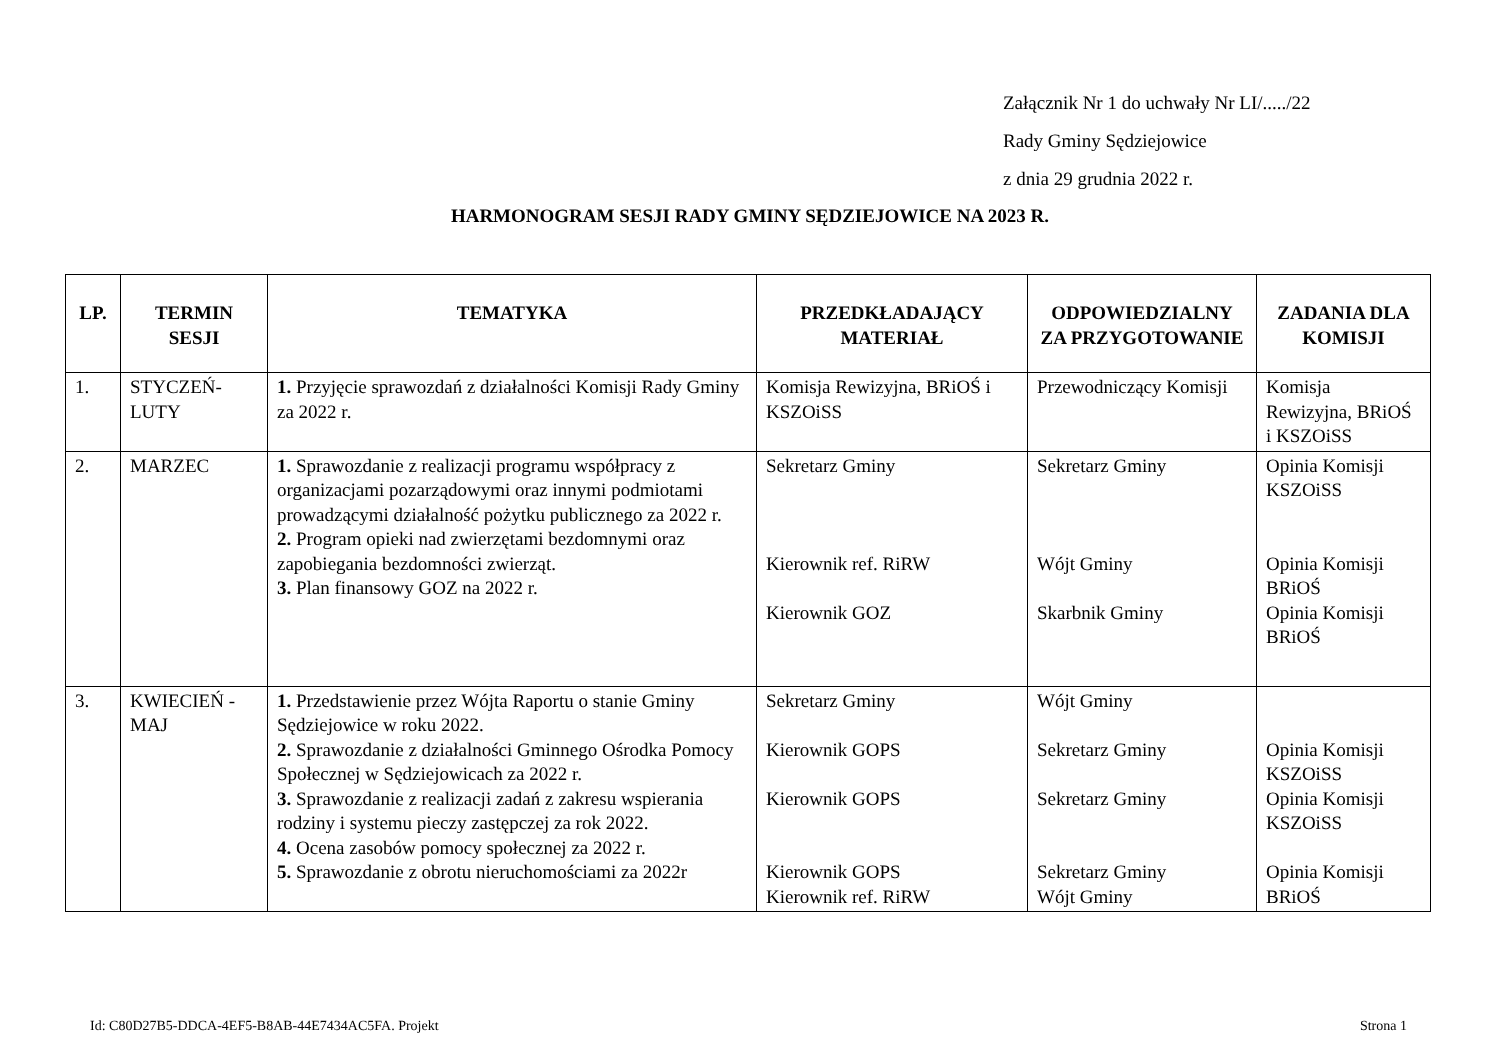Załącznik Nr 1 do uchwały Nr LI/...../22
Rady Gminy Sędziejowice
z dnia 29 grudnia 2022 r.
HARMONOGRAM SESJI RADY GMINY SĘDZIEJOWICE NA 2023 R.
| LP. | TERMIN SESJI | TEMATYKA | PRZEDKŁADAJĄCY MATERIAŁ | ODPOWIEDZIALNY ZA PRZYGOTOWANIE | ZADANIA DLA KOMISJI |
| --- | --- | --- | --- | --- | --- |
| 1. | STYCZEŃ- LUTY | 1. Przyjęcie sprawozdań z działalności Komisji Rady Gminy za 2022 r. | Komisja Rewizyjna, BRiOŚ i KSZOiSS | Przewodniczący Komisji | Komisja Rewizyjna, BRiOŚ i KSZOiSS |
| 2. | MARZEC | 1. Sprawozdanie z realizacji programu współpracy z organizacjami pozarządowymi oraz innymi podmiotami prowadzącymi działalność pożytku publicznego za 2022 r. 2. Program opieki nad zwierzętami bezdomnymi oraz zapobiegania bezdomności zwierząt. 3. Plan finansowy GOZ na 2022 r. | Sekretarz Gminy Kierownik ref. RiRW Kierownik GOZ | Sekretarz Gminy Wójt Gminy Skarbnik Gminy | Opinia Komisji KSZOiSS Opinia Komisji BRiOŚ Opinia Komisji BRiOŚ |
| 3. | KWIECIEŃ - MAJ | 1. Przedstawienie przez Wójta Raportu o stanie Gminy Sędziejowice w roku 2022. 2. Sprawozdanie z działalności Gminnego Ośrodka Pomocy Społecznej w Sędziejowicach za 2022 r. 3. Sprawozdanie z realizacji zadań z zakresu wspierania rodziny i systemu pieczy zastępczej za rok 2022. 4. Ocena zasobów pomocy społecznej za 2022 r. 5. Sprawozdanie z obrotu nieruchomościami za 2022r | Sekretarz Gminy Kierownik GOPS Kierownik GOPS Kierownik GOPS Kierownik ref. RiRW | Wójt Gminy Sekretarz Gminy Sekretarz Gminy Sekretarz Gminy Wójt Gminy | Opinia Komisji KSZOiSS Opinia Komisji KSZOiSS Opinia Komisji BRiOŚ |
Id: C80D27B5-DDCA-4EF5-B8AB-44E7434AC5FA. Projekt Strona 1